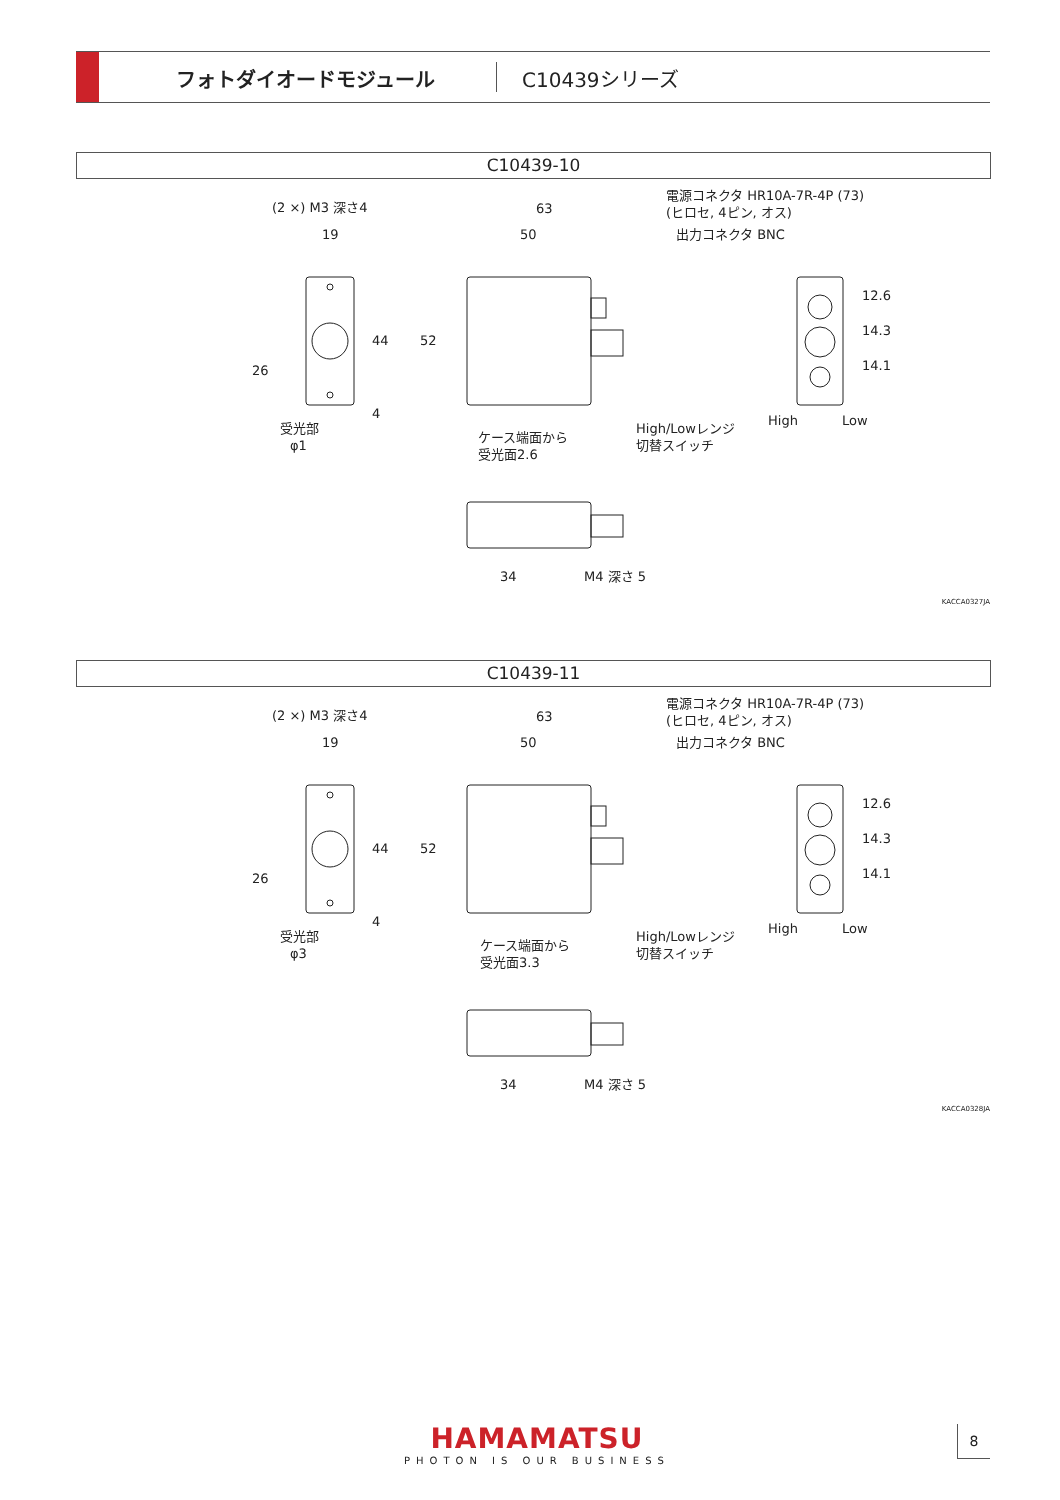フォトダイオードモジュール C10439シリーズ
C10439-10
(2 ×) M3 深さ4
19
63
50
電源コネクタ HR10A-7R-4P (73)
(ヒロセ, 4ピン, オス)
出力コネクタ BNC
26
44
52
4
12.6
14.3
14.1
High
Low
受光部
φ1
ケース端面から
受光面2.6
High/Lowレンジ
切替スイッチ
34
M4 深さ 5
KACCA0327JA
C10439-11
(2 ×) M3 深さ4
19
63
50
電源コネクタ HR10A-7R-4P (73)
(ヒロセ, 4ピン, オス)
出力コネクタ BNC
26
44
52
4
12.6
14.3
14.1
High
Low
受光部
φ3
ケース端面から
受光面3.3
High/Lowレンジ
切替スイッチ
34
M4 深さ 5
KACCA0328JA
HAMAMATSU
PHOTON IS OUR BUSINESS
8